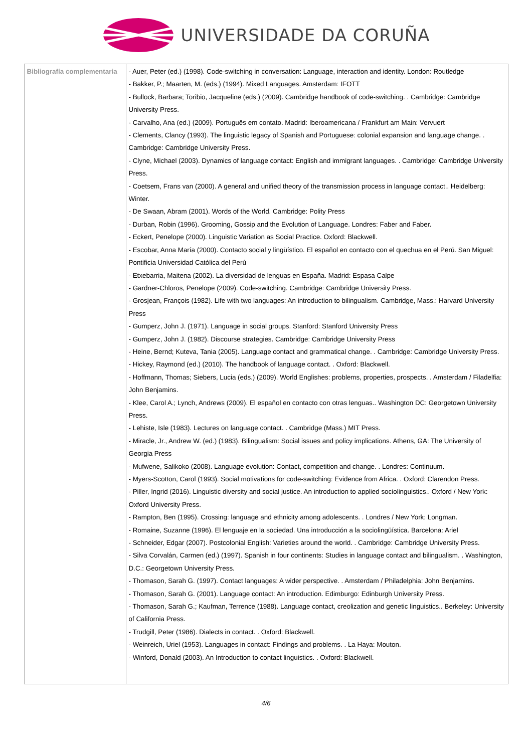UNIVERSIDADE DA CORUÑA
| Bibliografía complementaria | - Auer, Peter (ed.) (1998). Code-switching in conversation: Language, interaction and identity. London: Routledge - Bakker, P.; Maarten, M. (eds.) (1994). Mixed Languages. Amsterdam: IFOTT - Bullock, Barbara; Toribio, Jacqueline (eds.) (2009). Cambridge handbook of code-switching. . Cambridge: Cambridge University Press. - Carvalho, Ana (ed.) (2009). Português em contato. Madrid: Iberoamericana / Frankfurt am Main: Vervuert - Clements, Clancy (1993). The linguistic legacy of Spanish and Portuguese: colonial expansion and language change. . Cambridge: Cambridge University Press. - Clyne, Michael (2003). Dynamics of language contact: English and immigrant languages. . Cambridge: Cambridge University Press. - Coetsem, Frans van (2000). A general and unified theory of the transmission process in language contact.. Heidelberg: Winter. - De Swaan, Abram (2001). Words of the World. Cambridge: Polity Press - Durban, Robin (1996). Grooming, Gossip and the Evolution of Language. Londres: Faber and Faber. - Eckert, Penelope (2000). Linguistic Variation as Social Practice. Oxford: Blackwell. - Escobar, Anna María (2000). Contacto social y lingüístico. El español en contacto con el quechua en el Perú. San Miguel: Pontificia Universidad Católica del Perú - Etxebarria, Maitena (2002). La diversidad de lenguas en España. Madrid: Espasa Calpe - Gardner-Chloros, Penelope (2009). Code-switching. Cambridge: Cambridge University Press. - Grosjean, François (1982). Life with two languages: An introduction to bilingualism. Cambridge, Mass.: Harvard University Press - Gumperz, John J. (1971). Language in social groups. Stanford: Stanford University Press - Gumperz, John J. (1982). Discourse strategies. Cambridge: Cambridge University Press - Heine, Bernd; Kuteva, Tania (2005). Language contact and grammatical change. . Cambridge: Cambridge University Press. - Hickey, Raymond (ed.) (2010). The handbook of language contact. . Oxford: Blackwell. - Hoffmann, Thomas; Siebers, Lucia (eds.) (2009). World Englishes: problems, properties, prospects. . Amsterdam / Filadelfia: John Benjamins. - Klee, Carol A.; Lynch, Andrews (2009). El español en contacto con otras lenguas.. Washington DC: Georgetown University Press. - Lehiste, Isle (1983). Lectures on language contact. . Cambridge (Mass.) MIT Press. - Miracle, Jr., Andrew W. (ed.) (1983). Bilingualism: Social issues and policy implications. Athens, GA: The University of Georgia Press - Mufwene, Salikoko (2008). Language evolution: Contact, competition and change. . Londres: Continuum. - Myers-Scotton, Carol (1993). Social motivations for code-switching: Evidence from Africa. . Oxford: Clarendon Press. - Piller, Ingrid (2016). Linguistic diversity and social justice. An introduction to applied sociolinguistics.. Oxford / New York: Oxford University Press. - Rampton, Ben (1995). Crossing: language and ethnicity among adolescents. . Londres / New York: Longman. - Romaine, Suzanne (1996). El lenguaje en la sociedad. Una introducción a la sociolingüística. Barcelona: Ariel - Schneider, Edgar (2007). Postcolonial English: Varieties around the world. . Cambridge: Cambridge University Press. - Silva Corvalán, Carmen (ed.) (1997). Spanish in four continents: Studies in language contact and bilingualism. . Washington, D.C.: Georgetown University Press. - Thomason, Sarah G. (1997). Contact languages: A wider perspective. . Amsterdam / Philadelphia: John Benjamins. - Thomason, Sarah G. (2001). Language contact: An introduction. Edimburgo: Edinburgh University Press. - Thomason, Sarah G.; Kaufman, Terrence (1988). Language contact, creolization and genetic linguistics.. Berkeley: University of California Press. - Trudgill, Peter (1986). Dialects in contact. . Oxford: Blackwell. - Weinreich, Uriel (1953). Languages in contact: Findings and problems. . La Haya: Mouton. - Winford, Donald (2003). An Introduction to contact linguistics. . Oxford: Blackwell. |
4/6